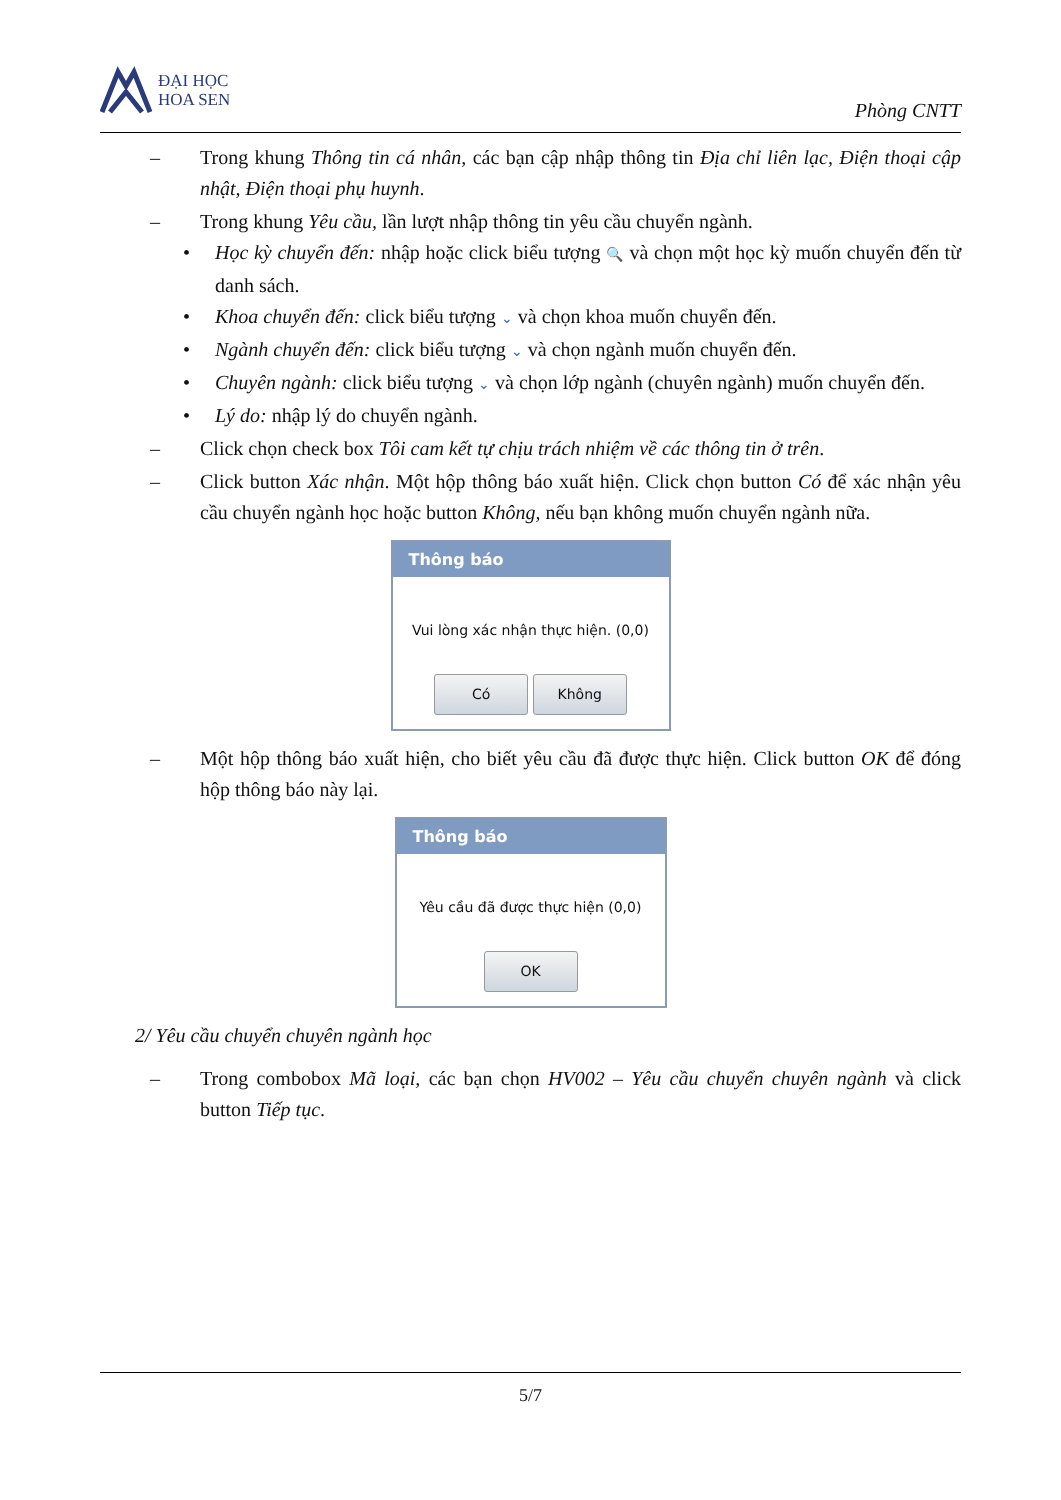ĐẠI HỌC
HOA SEN
Phòng CNTT
– Trong khung Thông tin cá nhân, các bạn cập nhập thông tin Địa chỉ liên lạc, Điện thoại cập nhật, Điện thoại phụ huynh.
– Trong khung Yêu cầu, lần lượt nhập thông tin yêu cầu chuyển ngành.
• Học kỳ chuyển đến: nhập hoặc click biểu tượng 🔍 và chọn một học kỳ muốn chuyển đến từ danh sách.
• Khoa chuyển đến: click biểu tượng ⌄ và chọn khoa muốn chuyển đến.
• Ngành chuyển đến: click biểu tượng ⌄ và chọn ngành muốn chuyển đến.
• Chuyên ngành: click biểu tượng ⌄ và chọn lớp ngành (chuyên ngành) muốn chuyển đến.
• Lý do: nhập lý do chuyển ngành.
– Click chọn check box Tôi cam kết tự chịu trách nhiệm về các thông tin ở trên.
– Click button Xác nhận. Một hộp thông báo xuất hiện. Click chọn button Có để xác nhận yêu cầu chuyển ngành học hoặc button Không, nếu bạn không muốn chuyển ngành nữa.
Thông báo
Vui lòng xác nhận thực hiện. (0,0)
Có Không
– Một hộp thông báo xuất hiện, cho biết yêu cầu đã được thực hiện. Click button OK để đóng hộp thông báo này lại.
Thông báo
Yêu cầu đã được thực hiện (0,0)
OK
2/ Yêu cầu chuyển chuyên ngành học
– Trong combobox Mã loại, các bạn chọn HV002 – Yêu cầu chuyển chuyên ngành và click button Tiếp tục.
5/7